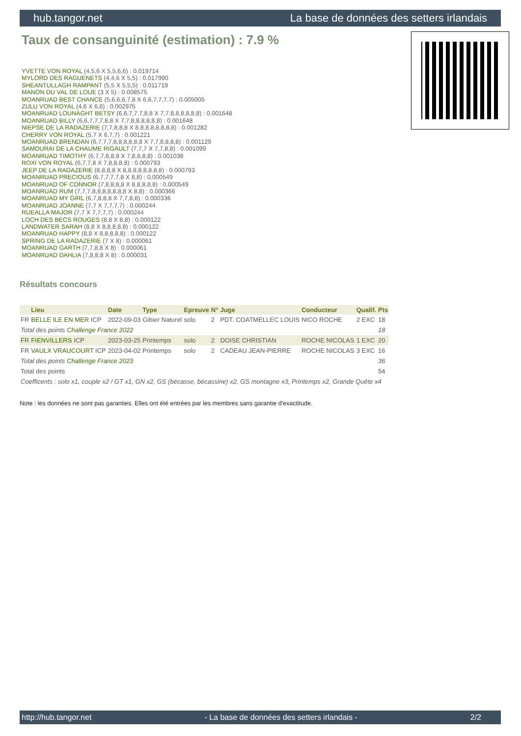hub.tangor.net La base de données des setters irlandais
Taux de consanguinité (estimation) : 7.9 %
YVETTE VON ROYAL (4,5,6 X 5,5,6,6) : 0.019714
MYLORD DES RAGUENETS (4,4,6 X 5,5) : 0.017990
SHEANTULLAGH RAMPANT (5,5 X 5,5,5) : 0.011719
MANON DU VAL DE LOUE (3 X 5) : 0.008575
MOANRUAD BEST CHANCE (5,6,6,6,7,8 X 6,6,7,7,7,7) : 0.005005
ZULU VON ROYAL (4,6 X 6,6) : 0.002975
MOANRUAD LOUNAGHT BETSY (6,6,7,7,7,8,8 X 7,7,8,8,8,8,8,8) : 0.001648
MOANRUAD BILLY (6,6,7,7,7,8,8 X 7,7,8,8,8,8,8,8) : 0.001648
NIEPSE DE LA RADAZERIE (7,7,8,8,8 X 8,8,8,8,8,8,8,8) : 0.001282
CHERRY VON ROYAL (5,7 X 6,7,7) : 0.001221
MOANRUAD BRENDAN (6,7,7,7,8,8,8,8,8,8 X 7,7,8,8,8,8) : 0.001129
SAMOURAI DE LA CHAUME RIGAULT (7,7,7 X 7,7,8,8) : 0.001099
MOANRUAD TIMOTHY (6,7,7,8,8,8 X 7,8,8,8,8) : 0.001038
ROXI VON ROYAL (6,7,7,8 X 7,8,8,8,8) : 0.000793
JEEP DE LA RADAZERIE (8,8,8,8 X 8,8,8,8,8,8,8,8) : 0.000793
MOANRUAD PRECIOUS (6,7,7,7,7,8 X 8,8) : 0.000549
MOANRUAD OF CONNOR (7,8,8,8,8 X 8,8,8,8,8) : 0.000549
MOANRUAD RUM (7,7,7,8,8,8,8,8,8,8 X 8,8) : 0.000366
MOANRUAD MY GIRL (6,7,8,8,8 X 7,7,8,8) : 0.000336
MOANRUAD JOANNE (7,7 X 7,7,7,7) : 0.000244
RUEALLA MAJOR (7,7 X 7,7,7,7) : 0.000244
LOCH DES BECS ROUGES (8,8 X 8,8) : 0.000122
LANDWATER SARAH (8,8 X 8,8,8,8,8) : 0.000122
MOANRUAD HAPPY (8,8 X 8,8,8,8,8) : 0.000122
SPRING DE LA RADAZERIE (7 X 8) : 0.000061
MOANRUAD GARTH (7,7,8,8 X 8) : 0.000061
MOANRUAD DAHLIA (7,8,8,8 X 8) : 0.000031
Résultats concours
| | Lieu | Date | Type | Epreuve | N° | Juge | Conducteur | Qualif. | Pts |
| --- | --- | --- | --- | --- | --- | --- | --- | --- | --- |
| FR | BELLE ILE EN MER ICP | 2022-09-03 | Gibier Naturel | solo | 2 | PDT. COATMELLEC LOUIS | NICO ROCHE | 2 EXC | 18 |
| Total des points Challenge France 2022 | | | | | | | | | 18 |
| FR | FIENVILLERS ICP | 2023-03-25 | Printemps | solo | 2 | DOISE CHRISTIAN | ROCHE NICOLAS | 1 EXC | 20 |
| FR | VAULX VRAUCOURT ICP | 2023-04-02 | Printemps | solo | 2 | CADEAU JEAN-PIERRE | ROCHE NICOLAS | 3 EXC | 16 |
| Total des points Challenge France 2023 | | | | | | | | | 36 |
| Total des points | | | | | | | | | 54 |
| Coefficents : solo x1, couple x2 / GT x1, GN x2, GS (bécasse, bécassine) x2, GS montagne x3, Printemps x2, Grande Quête x4 | | | | | | | | | |
Note : les données ne sont pas garanties. Elles ont été entrées par les membres sans garantie d'exactitude.
http://hub.tangor.net - La base de données des setters irlandais - 2/2